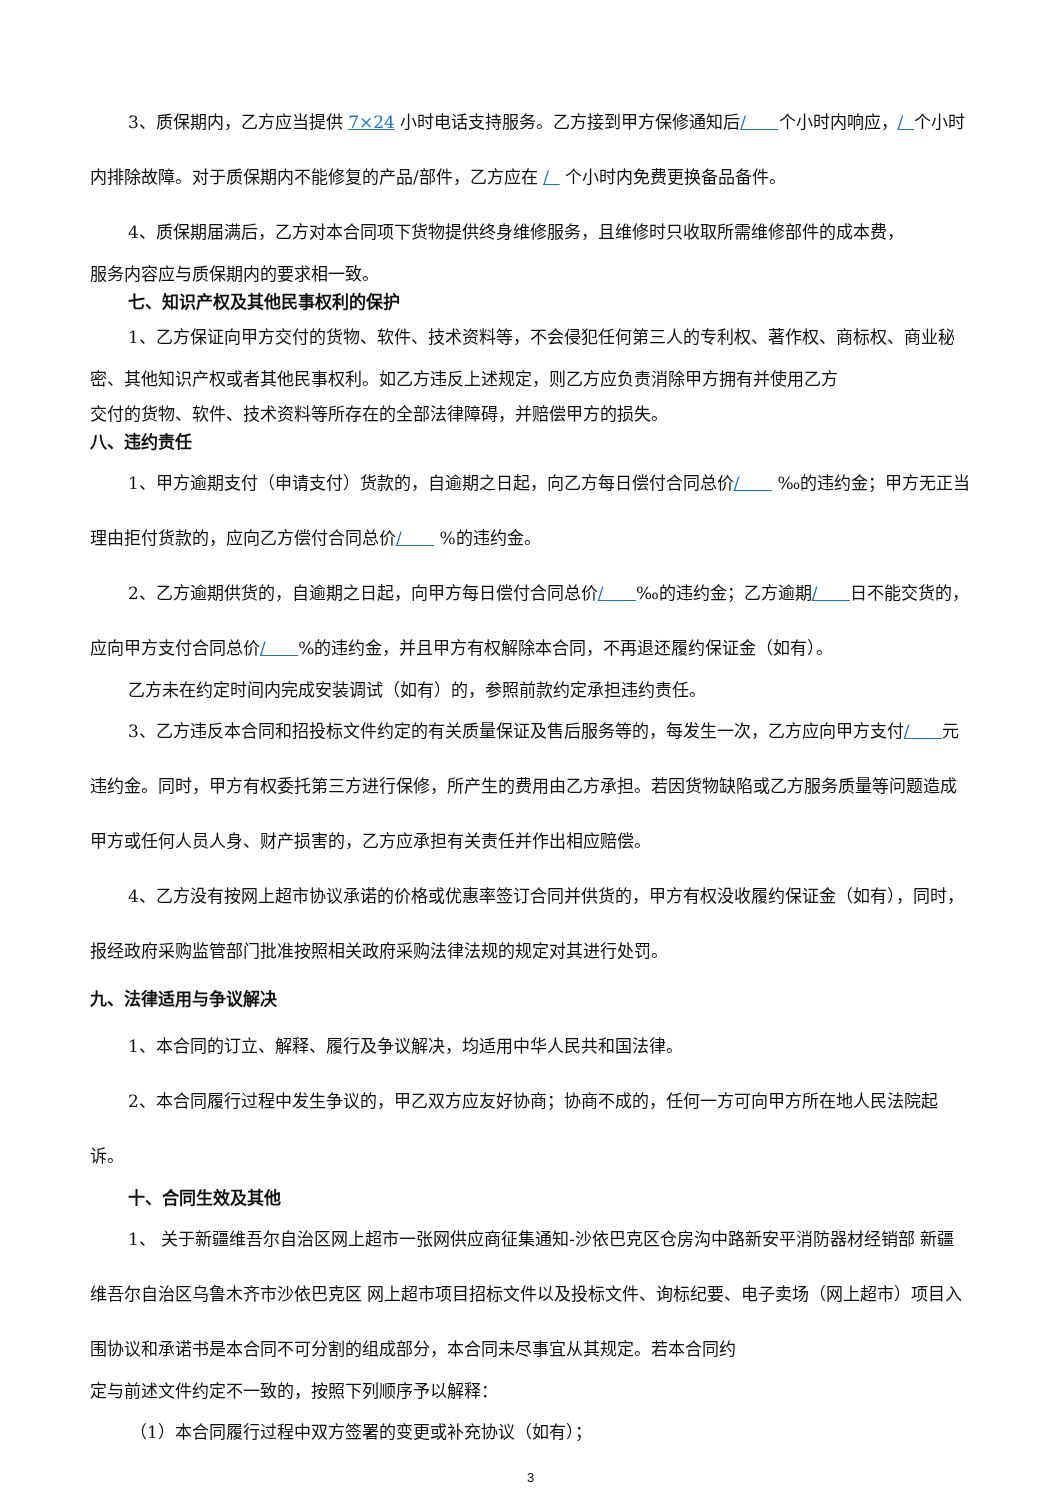3、质保期内，乙方应当提供 7×24 小时电话支持服务。乙方接到甲方保修通知后/ 个小时内响应，/ 个小时内排除故障。对于质保期内不能修复的产品/部件，乙方应在 / 个小时内免费更换备品备件。
4、质保期届满后，乙方对本合同项下货物提供终身维修服务，且维修时只收取所需维修部件的成本费，
服务内容应与质保期内的要求相一致。
七、知识产权及其他民事权利的保护
1、乙方保证向甲方交付的货物、软件、技术资料等，不会侵犯任何第三人的专利权、著作权、商标权、商业秘密、其他知识产权或者其他民事权利。如乙方违反上述规定，则乙方应负责消除甲方拥有并使用乙方
交付的货物、软件、技术资料等所存在的全部法律障碍，并赔偿甲方的损失。
八、违约责任
1、甲方逾期支付（申请支付）货款的，自逾期之日起，向乙方每日偿付合同总价/ ‰的违约金；甲方无正当理由拒付货款的，应向乙方偿付合同总价/ %的违约金。
2、乙方逾期供货的，自逾期之日起，向甲方每日偿付合同总价/ ‰的违约金；乙方逾期/ 日不能交货的，应向甲方支付合同总价/ %的违约金，并且甲方有权解除本合同，不再退还履约保证金（如有）。
乙方未在约定时间内完成安装调试（如有）的，参照前款约定承担违约责任。
3、乙方违反本合同和招投标文件约定的有关质量保证及售后服务等的，每发生一次，乙方应向甲方支付/ 元违约金。同时，甲方有权委托第三方进行保修，所产生的费用由乙方承担。若因货物缺陷或乙方服务质量等问题造成甲方或任何人员人身、财产损害的，乙方应承担有关责任并作出相应赔偿。
4、乙方没有按网上超市协议承诺的价格或优惠率签订合同并供货的，甲方有权没收履约保证金（如有），同时，报经政府采购监管部门批准按照相关政府采购法律法规的规定对其进行处罚。
九、法律适用与争议解决
1、本合同的订立、解释、履行及争议解决，均适用中华人民共和国法律。
2、本合同履行过程中发生争议的，甲乙双方应友好协商；协商不成的，任何一方可向甲方所在地人民法院起诉。
十、合同生效及其他
1、 关于新疆维吾尔自治区网上超市一张网供应商征集通知-沙依巴克区仓房沟中路新安平消防器材经销部 新疆维吾尔自治区乌鲁木齐市沙依巴克区 网上超市项目招标文件以及投标文件、询标纪要、电子卖场（网上超市）项目入围协议和承诺书是本合同不可分割的组成部分，本合同未尽事宜从其规定。若本合同约
定与前述文件约定不一致的，按照下列顺序予以解释：
（1）本合同履行过程中双方签署的变更或补充协议（如有）；
3